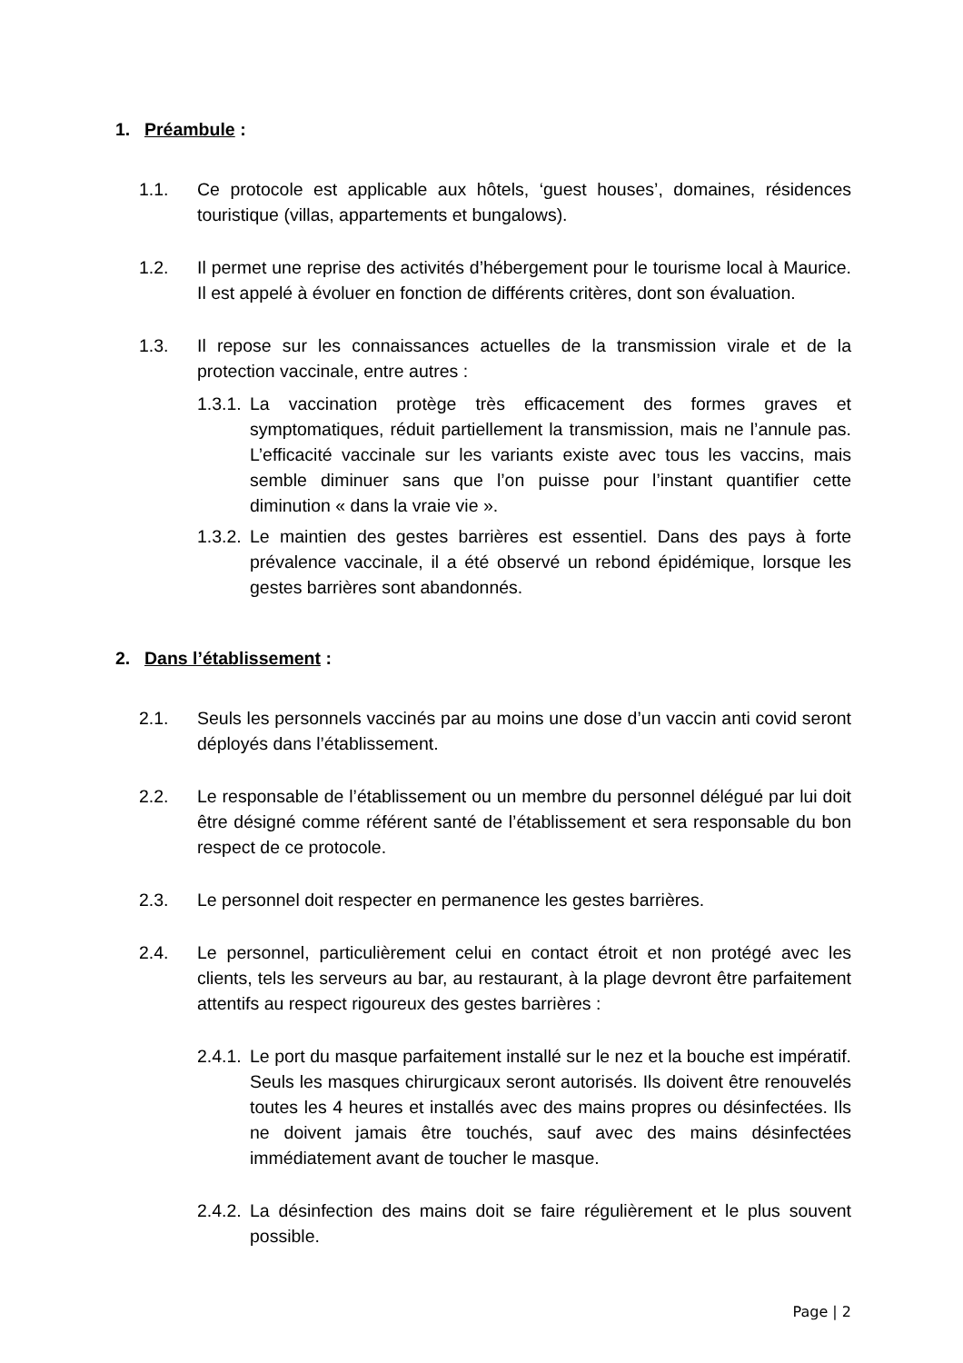1. Préambule :
1.1. Ce protocole est applicable aux hôtels, ‘guest houses’, domaines, résidences touristique (villas, appartements et bungalows).
1.2. Il permet une reprise des activités d’hébergement pour le tourisme local à Maurice. Il est appelé à évoluer en fonction de différents critères, dont son évaluation.
1.3. Il repose sur les connaissances actuelles de la transmission virale et de la protection vaccinale, entre autres :
1.3.1. La vaccination protège très efficacement des formes graves et symptomatiques, réduit partiellement la transmission, mais ne l’annule pas. L’efficacité vaccinale sur les variants existe avec tous les vaccins, mais semble diminuer sans que l’on puisse pour l’instant quantifier cette diminution « dans la vraie vie ».
1.3.2. Le maintien des gestes barrières est essentiel. Dans des pays à forte prévalence vaccinale, il a été observé un rebond épidémique, lorsque les gestes barrières sont abandonnés.
2. Dans l’établissement :
2.1. Seuls les personnels vaccinés par au moins une dose d’un vaccin anti covid seront déployés dans l’établissement.
2.2. Le responsable de l’établissement ou un membre du personnel délégué par lui doit être désigné comme référent santé de l’établissement et sera responsable du bon respect de ce protocole.
2.3. Le personnel doit respecter en permanence les gestes barrières.
2.4. Le personnel, particulièrement celui en contact étroit et non protégé avec les clients, tels les serveurs au bar, au restaurant, à la plage devront être parfaitement attentifs au respect rigoureux des gestes barrières :
2.4.1. Le port du masque parfaitement installé sur le nez et la bouche est impératif. Seuls les masques chirurgicaux seront autorisés. Ils doivent être renouvelés toutes les 4 heures et installés avec des mains propres ou désinfectées. Ils ne doivent jamais être touchés, sauf avec des mains désinfectées immédiatement avant de toucher le masque.
2.4.2. La désinfection des mains doit se faire régulièrement et le plus souvent possible.
Page | 2